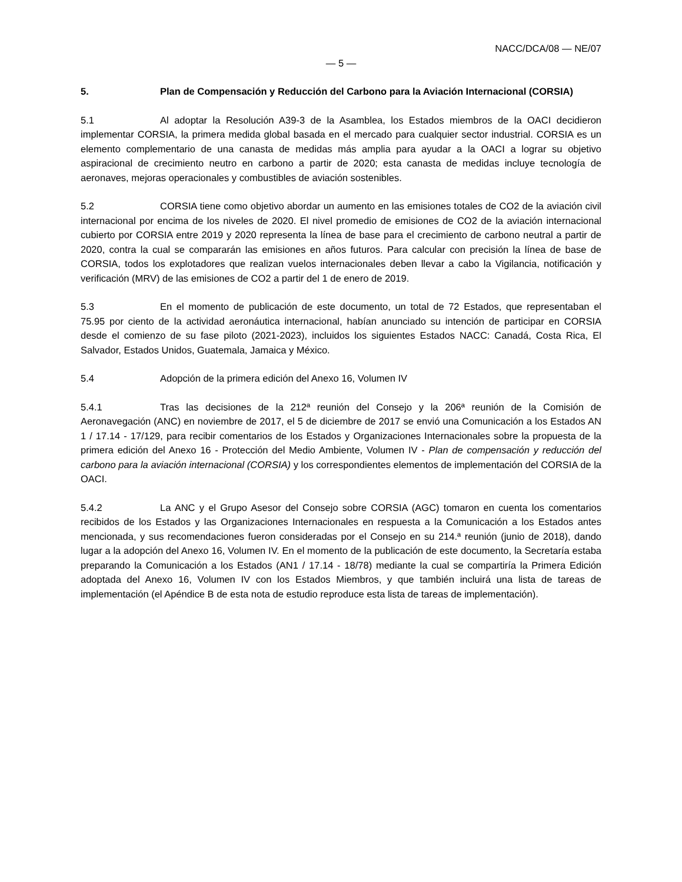NACC/DCA/08 — NE/07
— 5 —
5. Plan de Compensación y Reducción del Carbono para la Aviación Internacional (CORSIA)
5.1 Al adoptar la Resolución A39-3 de la Asamblea, los Estados miembros de la OACI decidieron implementar CORSIA, la primera medida global basada en el mercado para cualquier sector industrial. CORSIA es un elemento complementario de una canasta de medidas más amplia para ayudar a la OACI a lograr su objetivo aspiracional de crecimiento neutro en carbono a partir de 2020; esta canasta de medidas incluye tecnología de aeronaves, mejoras operacionales y combustibles de aviación sostenibles.
5.2 CORSIA tiene como objetivo abordar un aumento en las emisiones totales de CO2 de la aviación civil internacional por encima de los niveles de 2020. El nivel promedio de emisiones de CO2 de la aviación internacional cubierto por CORSIA entre 2019 y 2020 representa la línea de base para el crecimiento de carbono neutral a partir de 2020, contra la cual se compararán las emisiones en años futuros. Para calcular con precisión la línea de base de CORSIA, todos los explotadores que realizan vuelos internacionales deben llevar a cabo la Vigilancia, notificación y verificación (MRV) de las emisiones de CO2 a partir del 1 de enero de 2019.
5.3 En el momento de publicación de este documento, un total de 72 Estados, que representaban el 75.95 por ciento de la actividad aeronáutica internacional, habían anunciado su intención de participar en CORSIA desde el comienzo de su fase piloto (2021-2023), incluidos los siguientes Estados NACC: Canadá, Costa Rica, El Salvador, Estados Unidos, Guatemala, Jamaica y México.
5.4 Adopción de la primera edición del Anexo 16, Volumen IV
5.4.1 Tras las decisiones de la 212ª reunión del Consejo y la 206ª reunión de la Comisión de Aeronavegación (ANC) en noviembre de 2017, el 5 de diciembre de 2017 se envió una Comunicación a los Estados AN 1 / 17.14 - 17/129, para recibir comentarios de los Estados y Organizaciones Internacionales sobre la propuesta de la primera edición del Anexo 16 - Protección del Medio Ambiente, Volumen IV - Plan de compensación y reducción del carbono para la aviación internacional (CORSIA) y los correspondientes elementos de implementación del CORSIA de la OACI.
5.4.2 La ANC y el Grupo Asesor del Consejo sobre CORSIA (AGC) tomaron en cuenta los comentarios recibidos de los Estados y las Organizaciones Internacionales en respuesta a la Comunicación a los Estados antes mencionada, y sus recomendaciones fueron consideradas por el Consejo en su 214.ª reunión (junio de 2018), dando lugar a la adopción del Anexo 16, Volumen IV. En el momento de la publicación de este documento, la Secretaría estaba preparando la Comunicación a los Estados (AN1 / 17.14 - 18/78) mediante la cual se compartiría la Primera Edición adoptada del Anexo 16, Volumen IV con los Estados Miembros, y que también incluirá una lista de tareas de implementación (el Apéndice B de esta nota de estudio reproduce esta lista de tareas de implementación).